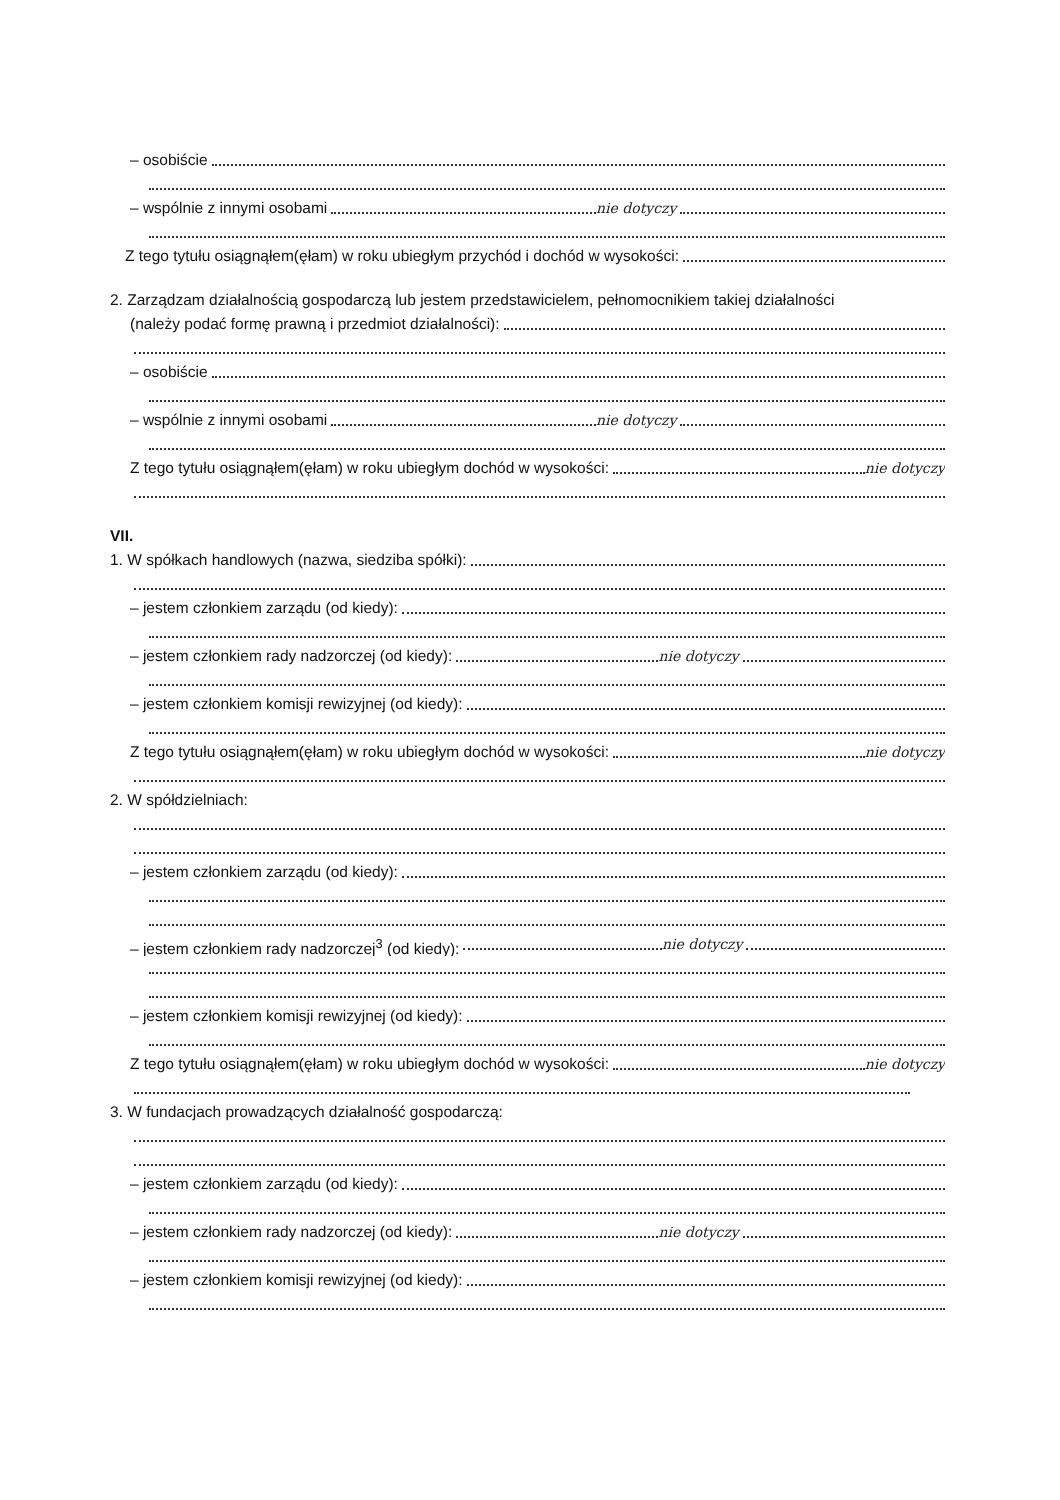– osobiście
– wspólnie z innymi osobami nie dotyczy
Z tego tytułu osiągnąłem(ęłam) w roku ubiegłym przychód i dochód w wysokości:
2. Zarządzam działalnością gospodarczą lub jestem przedstawicielem, pełnomocnikiem takiej działalności
(należy podać formę prawną i przedmiot działalności):
– osobiście
– wspólnie z innymi osobami nie dotyczy
Z tego tytułu osiągnąłem(ęłam) w roku ubiegłym dochód w wysokości: nie dotyczy
VII.
1. W spółkach handlowych (nazwa, siedziba spółki):
– jestem członkiem zarządu (od kiedy):
– jestem członkiem rady nadzorczej (od kiedy): nie dotyczy
– jestem członkiem komisji rewizyjnej (od kiedy):
Z tego tytułu osiągnąłem(ęłam) w roku ubiegłym dochód w wysokości: nie dotyczy
2. W spółdzielniach:
– jestem członkiem zarządu (od kiedy):
– jestem członkiem rady nadzorczej<sup>3</sup> (od kiedy): nie dotyczy
– jestem członkiem komisji rewizyjnej (od kiedy):
Z tego tytułu osiągnąłem(ęłam) w roku ubiegłym dochód w wysokości: nie dotyczy
3. W fundacjach prowadzących działalność gospodarczą:
– jestem członkiem zarządu (od kiedy):
– jestem członkiem rady nadzorczej (od kiedy): nie dotyczy
– jestem członkiem komisji rewizyjnej (od kiedy):